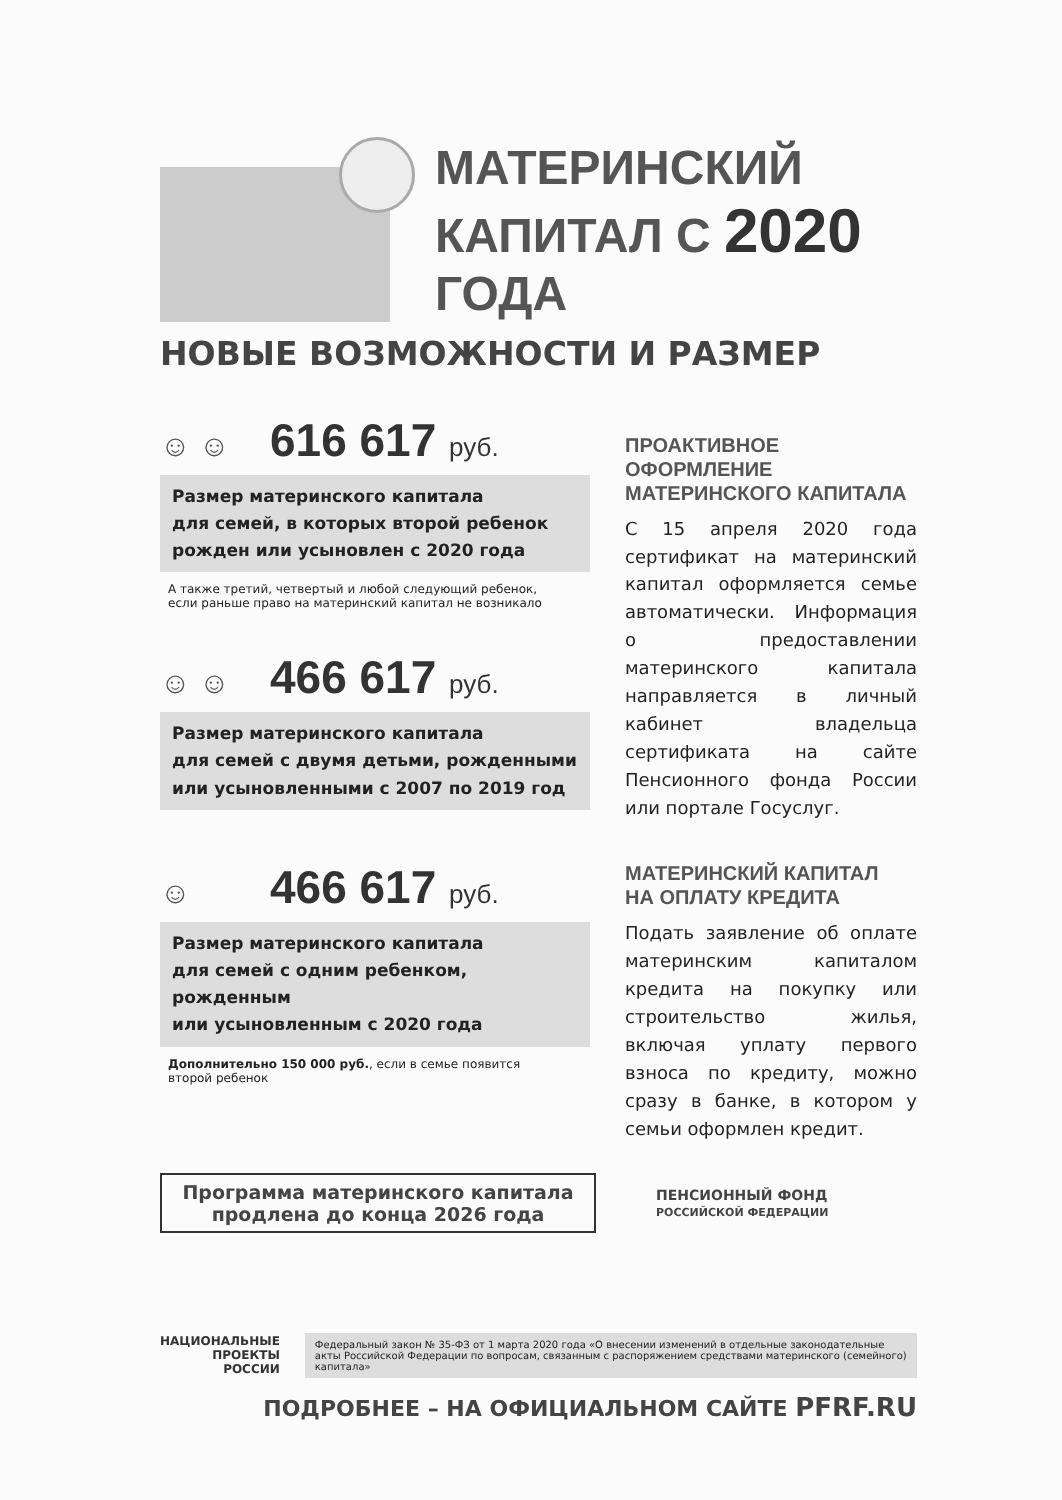МАТЕРИНСКИЙ
КАПИТАЛ С 2020 ГОДА
НОВЫЕ ВОЗМОЖНОСТИ И РАЗМЕР
☺ ☺ 616 617 руб.
Размер материнского капитала
для семей, в которых второй ребенок
рожден или усыновлен с 2020 года
А также третий, четвертый и любой следующий ребенок,
если раньше право на материнский капитал не возникало
☺ ☺ 466 617 руб.
Размер материнского капитала
для семей с двумя детьми, рожденными
или усыновленными с 2007 по 2019 год
☺ 466 617 руб.
Размер материнского капитала
для семей с одним ребенком, рожденным
или усыновленным с 2020 года
Дополнительно 150 000 руб., если в семье появится
второй ребенок
ПРОАКТИВНОЕ ОФОРМЛЕНИЕ
МАТЕРИНСКОГО КАПИТАЛА
С 15 апреля 2020 года сертификат на материнский капитал оформляется семье автоматически. Информация о предоставлении материнского капитала направляется в личный кабинет владельца сертификата на сайте Пенсионного фонда России или портале Госуслуг.
МАТЕРИНСКИЙ КАПИТАЛ
НА ОПЛАТУ КРЕДИТА
Подать заявление об оплате материнским капиталом кредита на покупку или строительство жилья, включая уплату первого взноса по кредиту, можно сразу в банке, в котором у семьи оформлен кредит.
Программа материнского капитала
продлена до конца 2026 года
ПЕНСИОННЫЙ ФОНД
РОССИЙСКОЙ ФЕДЕРАЦИИ
НАЦИОНАЛЬНЫЕ
ПРОЕКТЫ
РОССИИ
Федеральный закон № 35-ФЗ от 1 марта 2020 года «О внесении изменений в отдельные законодательные акты Российской Федерации по вопросам, связанным с распоряжением средствами материнского (семейного) капитала»
ПОДРОБНЕЕ – НА ОФИЦИАЛЬНОМ САЙТЕ PFRF.RU